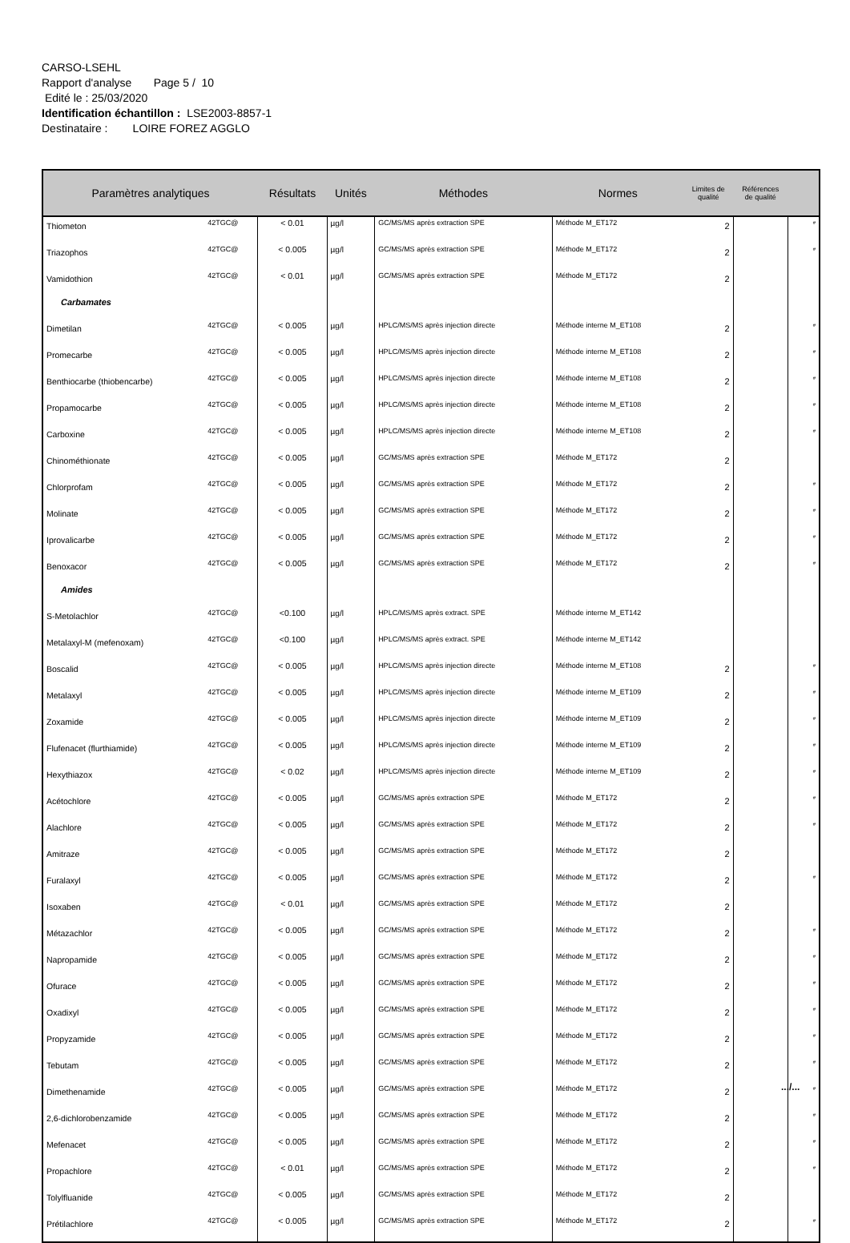CARSO-LSEHL
Rapport d'analyse Page 5 / 10
Edité le : 25/03/2020
Identification échantillon : LSE2003-8857-1
Destinataire : LOIRE FOREZ AGGLO
| Paramètres analytiques | | Résultats | Unités | Méthodes | Normes | Limites de qualité | Références de qualité | |
| --- | --- | --- | --- | --- | --- | --- | --- | --- |
| Thiometon | 42TGC@ | < 0.01 | µg/l | GC/MS/MS après extraction SPE | Méthode M_ET172 | 2 | | # |
| Triazophos | 42TGC@ | < 0.005 | µg/l | GC/MS/MS après extraction SPE | Méthode M_ET172 | 2 | | # |
| Vamidothion | 42TGC@ | < 0.01 | µg/l | GC/MS/MS après extraction SPE | Méthode M_ET172 | 2 | | |
| Carbamates | | | | | | | | |
| Dimetilan | 42TGC@ | < 0.005 | µg/l | HPLC/MS/MS après injection directe | Méthode interne M_ET108 | 2 | | # |
| Promecarbe | 42TGC@ | < 0.005 | µg/l | HPLC/MS/MS après injection directe | Méthode interne M_ET108 | 2 | | # |
| Benthiocarbe (thiobencarbe) | 42TGC@ | < 0.005 | µg/l | HPLC/MS/MS après injection directe | Méthode interne M_ET108 | 2 | | # |
| Propamocarbe | 42TGC@ | < 0.005 | µg/l | HPLC/MS/MS après injection directe | Méthode interne M_ET108 | 2 | | # |
| Carboxine | 42TGC@ | < 0.005 | µg/l | HPLC/MS/MS après injection directe | Méthode interne M_ET108 | 2 | | # |
| Chinométhionate | 42TGC@ | < 0.005 | µg/l | GC/MS/MS après extraction SPE | Méthode M_ET172 | 2 | | |
| Chlorprofam | 42TGC@ | < 0.005 | µg/l | GC/MS/MS après extraction SPE | Méthode M_ET172 | 2 | | # |
| Molinate | 42TGC@ | < 0.005 | µg/l | GC/MS/MS après extraction SPE | Méthode M_ET172 | 2 | | # |
| Iprovalicarbe | 42TGC@ | < 0.005 | µg/l | GC/MS/MS après extraction SPE | Méthode M_ET172 | 2 | | # |
| Benoxacor | 42TGC@ | < 0.005 | µg/l | GC/MS/MS après extraction SPE | Méthode M_ET172 | 2 | | # |
| Amides | | | | | | | | |
| S-Metolachlor | 42TGC@ | <0.100 | µg/l | HPLC/MS/MS après extract. SPE | Méthode interne M_ET142 | | | |
| Metalaxyl-M (mefenoxam) | 42TGC@ | <0.100 | µg/l | HPLC/MS/MS après extract. SPE | Méthode interne M_ET142 | | | |
| Boscalid | 42TGC@ | < 0.005 | µg/l | HPLC/MS/MS après injection directe | Méthode interne M_ET108 | 2 | | # |
| Metalaxyl | 42TGC@ | < 0.005 | µg/l | HPLC/MS/MS après injection directe | Méthode interne M_ET109 | 2 | | # |
| Zoxamide | 42TGC@ | < 0.005 | µg/l | HPLC/MS/MS après injection directe | Méthode interne M_ET109 | 2 | | # |
| Flufenacet (flurthiamide) | 42TGC@ | < 0.005 | µg/l | HPLC/MS/MS après injection directe | Méthode interne M_ET109 | 2 | | # |
| Hexythiazox | 42TGC@ | < 0.02 | µg/l | HPLC/MS/MS après injection directe | Méthode interne M_ET109 | 2 | | # |
| Acétochlore | 42TGC@ | < 0.005 | µg/l | GC/MS/MS après extraction SPE | Méthode M_ET172 | 2 | | # |
| Alachlore | 42TGC@ | < 0.005 | µg/l | GC/MS/MS après extraction SPE | Méthode M_ET172 | 2 | | # |
| Amitraze | 42TGC@ | < 0.005 | µg/l | GC/MS/MS après extraction SPE | Méthode M_ET172 | 2 | | |
| Furalaxyl | 42TGC@ | < 0.005 | µg/l | GC/MS/MS après extraction SPE | Méthode M_ET172 | 2 | | # |
| Isoxaben | 42TGC@ | < 0.01 | µg/l | GC/MS/MS après extraction SPE | Méthode M_ET172 | 2 | | |
| Métazachlor | 42TGC@ | < 0.005 | µg/l | GC/MS/MS après extraction SPE | Méthode M_ET172 | 2 | | # |
| Napropamide | 42TGC@ | < 0.005 | µg/l | GC/MS/MS après extraction SPE | Méthode M_ET172 | 2 | | # |
| Ofurace | 42TGC@ | < 0.005 | µg/l | GC/MS/MS après extraction SPE | Méthode M_ET172 | 2 | | # |
| Oxadixyl | 42TGC@ | < 0.005 | µg/l | GC/MS/MS après extraction SPE | Méthode M_ET172 | 2 | | # |
| Propyzamide | 42TGC@ | < 0.005 | µg/l | GC/MS/MS après extraction SPE | Méthode M_ET172 | 2 | | # |
| Tebutam | 42TGC@ | < 0.005 | µg/l | GC/MS/MS après extraction SPE | Méthode M_ET172 | 2 | | # |
| Dimethenamide | 42TGC@ | < 0.005 | µg/l | GC/MS/MS après extraction SPE | Méthode M_ET172 | 2 | | # |
| 2,6-dichlorobenzamide | 42TGC@ | < 0.005 | µg/l | GC/MS/MS après extraction SPE | Méthode M_ET172 | 2 | | # |
| Mefenacet | 42TGC@ | < 0.005 | µg/l | GC/MS/MS après extraction SPE | Méthode M_ET172 | 2 | | # |
| Propachlore | 42TGC@ | < 0.01 | µg/l | GC/MS/MS après extraction SPE | Méthode M_ET172 | 2 | | # |
| Tolylfluanide | 42TGC@ | < 0.005 | µg/l | GC/MS/MS après extraction SPE | Méthode M_ET172 | 2 | | |
| Prétilachlore | 42TGC@ | < 0.005 | µg/l | GC/MS/MS après extraction SPE | Méthode M_ET172 | 2 | | # |
.../...